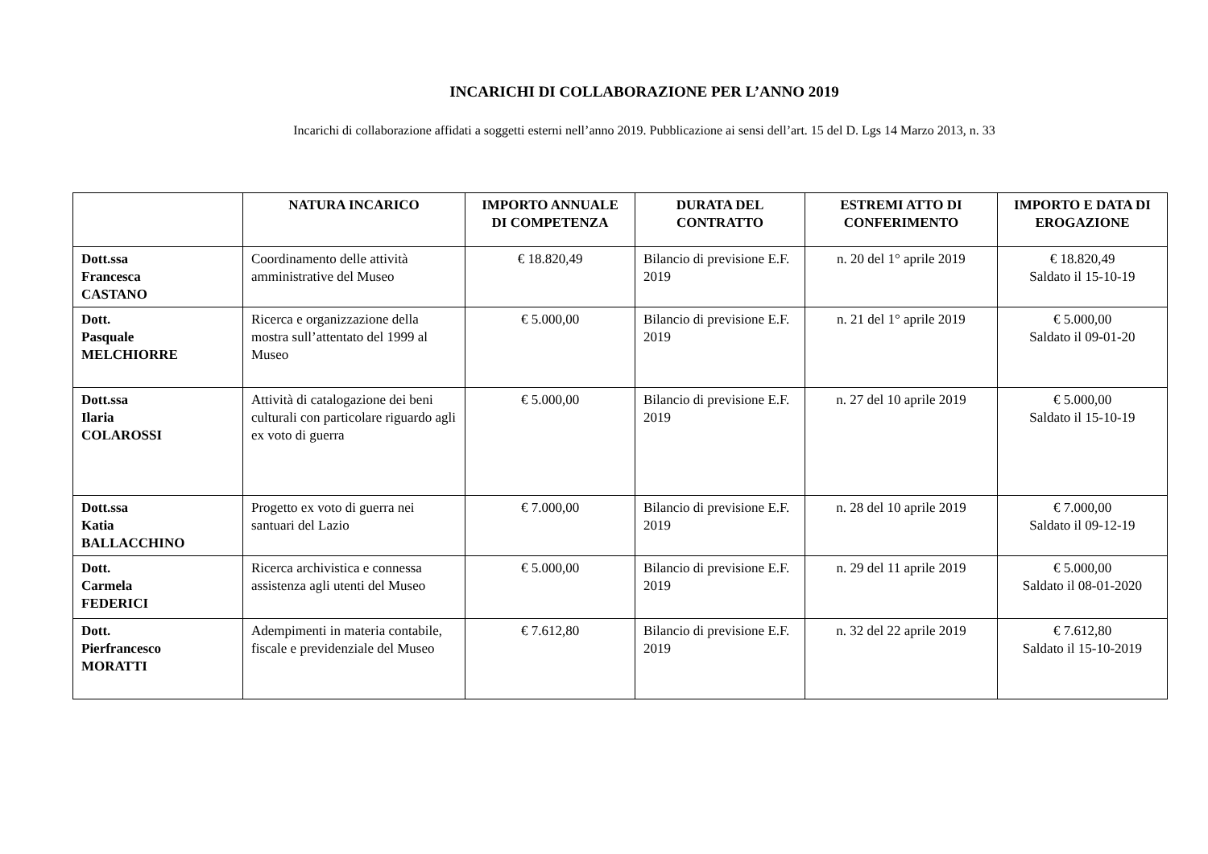INCARICHI DI COLLABORAZIONE PER L’ANNO 2019
Incarichi di collaborazione affidati a soggetti esterni nell’anno 2019. Pubblicazione ai sensi dell’art. 15 del D. Lgs 14 Marzo 2013, n. 33
| | NATURA INCARICO | IMPORTO ANNUALE DI COMPETENZA | DURATA DEL CONTRATTO | ESTREMI ATTO DI CONFERIMENTO | IMPORTO E DATA DI EROGAZIONE |
| --- | --- | --- | --- | --- | --- |
| Dott.ssa Francesca CASTANO | Coordinamento delle attività amministrative del Museo | € 18.820,49 | Bilancio di previsione E.F. 2019 | n. 20 del 1° aprile 2019 | € 18.820,49 Saldato il 15-10-19 |
| Dott. Pasquale MELCHIORRE | Ricerca e organizzazione della mostra sull’attentato del 1999 al Museo | € 5.000,00 | Bilancio di previsione E.F. 2019 | n. 21 del 1° aprile 2019 | € 5.000,00 Saldato il 09-01-20 |
| Dott.ssa Ilaria COLAROSSI | Attività di catalogazione dei beni culturali con particolare riguardo agli ex voto di guerra | € 5.000,00 | Bilancio di previsione E.F. 2019 | n. 27 del 10 aprile 2019 | € 5.000,00 Saldato il 15-10-19 |
| Dott.ssa Katia BALLACCHINO | Progetto ex voto di guerra nei santuari del Lazio | € 7.000,00 | Bilancio di previsione E.F. 2019 | n. 28 del 10 aprile 2019 | € 7.000,00 Saldato il 09-12-19 |
| Dott. Carmela FEDERICI | Ricerca archivistica e connessa assistenza agli utenti del Museo | € 5.000,00 | Bilancio di previsione E.F. 2019 | n. 29 del 11 aprile 2019 | € 5.000,00 Saldato il 08-01-2020 |
| Dott. Pierfrancesco MORATTI | Adempimenti in materia contabile, fiscale e previdenziale del Museo | € 7.612,80 | Bilancio di previsione E.F. 2019 | n. 32 del 22 aprile 2019 | € 7.612,80 Saldato il 15-10-2019 |